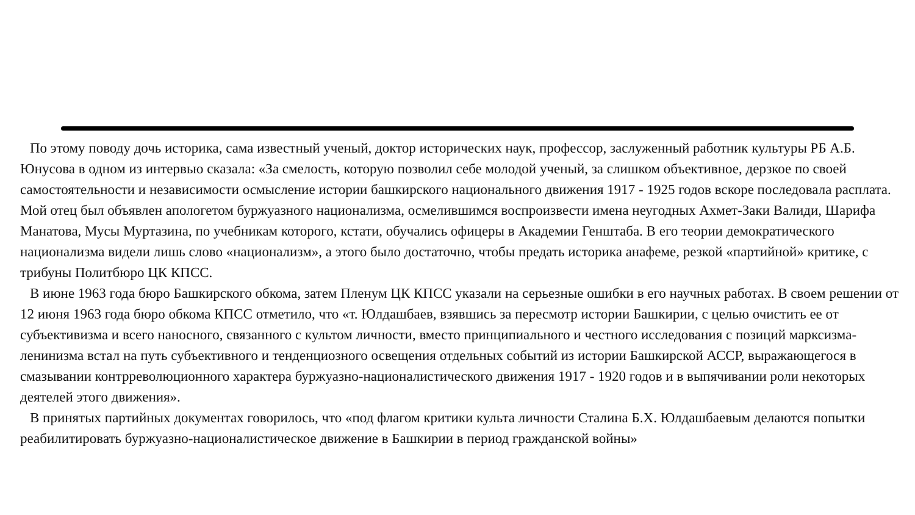По этому поводу дочь историка, сама известный ученый, доктор исторических наук, профессор, заслуженный работник культуры РБ А.Б. Юнусова в одном из интервью сказала: «За смелость, которую позволил себе молодой ученый, за слишком объективное, дерзкое по своей самостоятельности и независимости осмысление истории башкирского национального движения 1917 - 1925 годов вскоре последовала расплата. Мой отец был объявлен апологетом буржуазного национализма, осмелившимся воспроизвести имена неугодных Ахмет-Заки Валиди, Шарифа Манатова, Мусы Муртазина, по учебникам которого, кстати, обучались офицеры в Академии Генштаба. В его теории демократического национализма видели лишь слово «национализм», а этого было достаточно, чтобы предать историка анафеме, резкой «партийной» критике, с трибуны Политбюро ЦК КПСС.
В июне 1963 года бюро Башкирского обкома, затем Пленум ЦК КПСС указали на серьезные ошибки в его научных работах. В своем решении от 12 июня 1963 года бюро обкома КПСС отметило, что «т. Юлдашбаев, взявшись за пересмотр истории Башкирии, с целью очистить ее от субъективизма и всего наносного, связанного с культом личности, вместо принципиального и честного исследования с позиций марксизма-ленинизма встал на путь субъективного и тенденциозного освещения отдельных событий из истории Башкирской АССР, выражающегося в смазывании контрреволюционного характера буржуазно-националистического движения 1917 - 1920 годов и в выпячивании роли некоторых деятелей этого движения».
В принятых партийных документах говорилось, что «под флагом критики культа личности Сталина Б.Х. Юлдашбаевым делаются попытки реабилитировать буржуазно-националистическое движение в Башкирии в период гражданской войны»